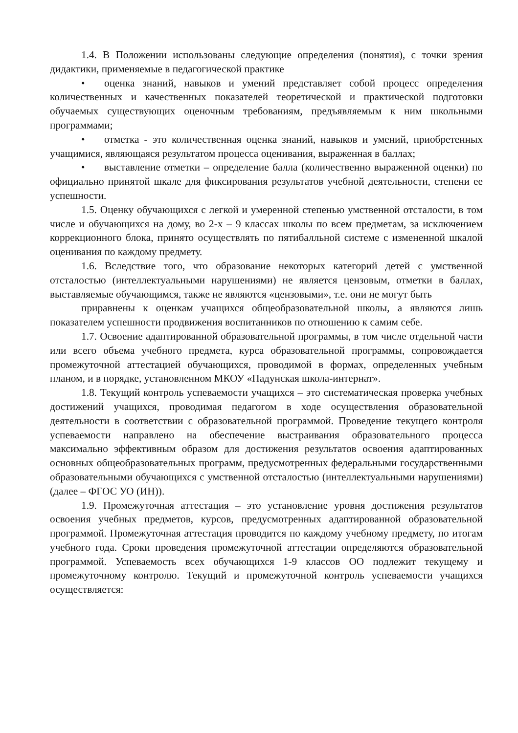1.4. В Положении использованы следующие определения (понятия), с точки зрения дидактики, применяемые в педагогической практике
• оценка знаний, навыков и умений представляет собой процесс определения количественных и качественных показателей теоретической и практической подготовки обучаемых существующих оценочным требованиям, предъявляемым к ним школьными программами;
• отметка - это количественная оценка знаний, навыков и умений, приобретенных учащимися, являющаяся результатом процесса оценивания, выраженная в баллах;
• выставление отметки – определение балла (количественно выраженной оценки) по официально принятой шкале для фиксирования результатов учебной деятельности, степени ее успешности.
1.5. Оценку обучающихся с легкой и умеренной степенью умственной отсталости, в том числе и обучающихся на дому, во 2-х – 9 классах школы по всем предметам, за исключением коррекционного блока, принято осуществлять по пятибалльной системе с измененной шкалой оценивания по каждому предмету.
1.6. Вследствие того, что образование некоторых категорий детей с умственной отсталостью (интеллектуальными нарушениями) не является цензовым, отметки в баллах, выставляемые обучающимся, также не являются «цензовыми», т.е. они не могут быть
приравнены к оценкам учащихся общеобразовательной школы, а являются лишь показателем успешности продвижения воспитанников по отношению к самим себе.
1.7. Освоение адаптированной образовательной программы, в том числе отдельной части или всего объема учебного предмета, курса образовательной программы, сопровождается промежуточной аттестацией обучающихся, проводимой в формах, определенных учебным планом, и в порядке, установленном МКОУ «Падунская школа-интернат».
1.8. Текущий контроль успеваемости учащихся – это систематическая проверка учебных достижений учащихся, проводимая педагогом в ходе осуществления образовательной деятельности в соответствии с образовательной программой. Проведение текущего контроля успеваемости направлено на обеспечение выстраивания образовательного процесса максимально эффективным образом для достижения результатов освоения адаптированных основных общеобразовательных программ, предусмотренных федеральными государственными образовательными обучающихся с умственной отсталостью (интеллектуальными нарушениями) (далее – ФГОС УО (ИН)).
1.9. Промежуточная аттестация – это установление уровня достижения результатов освоения учебных предметов, курсов, предусмотренных адаптированной образовательной программой. Промежуточная аттестация проводится по каждому учебному предмету, по итогам учебного года. Сроки проведения промежуточной аттестации определяются образовательной программой. Успеваемость всех обучающихся 1-9 классов ОО подлежит текущему и промежуточному контролю. Текущий и промежуточной контроль успеваемости учащихся осуществляется: